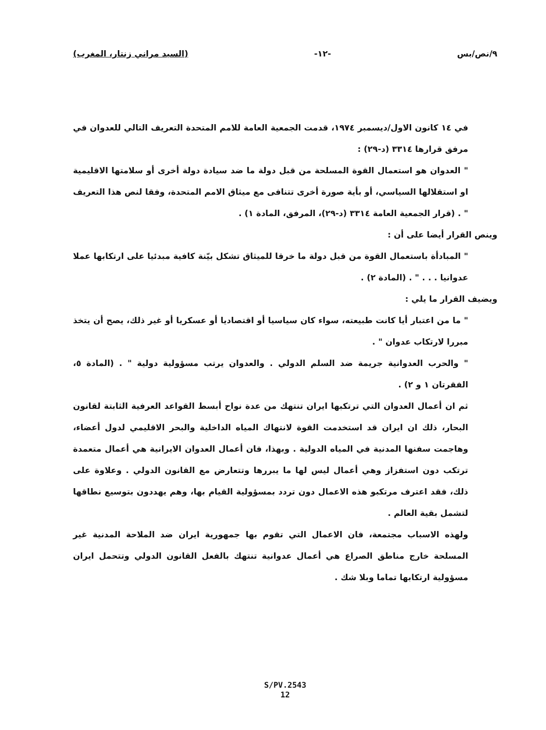٩/نص/بس -١٢- (السيد مراني زنتار، المغرب)
في ١٤ كانون الاول/ديسمبر ١٩٧٤، قدمت الجمعية العامة للامم المتحدة التعريف التالي للعدوان في مرفق قرارها ٣٣١٤ (د-٢٩) :
" العدوان هو استعمال القوة المسلحة من قبل دولة ما ضد سيادة دولة أخرى أو سلامتها الاقليمية او استقلالها السياسي، أو بأية صورة أخرى تتنافى مع ميثاق الامم المتحدة، وفقا لنص هذا التعريف " . (قرار الجمعية العامة ٣٣١٤ (د-٢٩)، المرفق، المادة ١) .
وينص القرار أيضا على أن :
" المبادأة باستعمال القوة من قبل دولة ما خرقا للميثاق تشكل بيّنة كافية مبدئيا على ارتكابها عملا عدوانيا . . . " . (المادة ٢) .
ويضيف القرار ما يلي :
" ما من اعتبار أيا كانت طبيعته، سواء كان سياسيا أو اقتصاديا أو عسكريا أو غير ذلك، يصح أن يتخذ مبررا لارتكاب عدوان " .
" والحرب العدوانية جريمة ضد السلم الدولي . والعدوان يرتب مسؤولية دولية " . (المادة ٥، الفقرتان ١ و ٢) .
ثم ان أعمال العدوان التي ترتكبها ايران تنتهك من عدة نواح أبسط القواعد العرفية الثابتة لقانون البحار، ذلك ان ايران قد استخدمت القوة لانتهاك المياه الداخلية والبحر الاقليمي لدول أعضاء، وهاجمت سفنها المدنية في المياه الدولية . وبهذا، فان أعمال العدوان الايرانية هي أعمال متعمدة ترتكب دون استفزاز وهي أعمال ليس لها ما يبررها وتتعارض مع القانون الدولي . وعلاوة على ذلك، فقد اعترف مرتكبو هذه الاعمال دون تردد بمسؤولية القيام بها، وهم يهددون بتوسيع نطاقها لتشمل بقية العالم .
ولهذه الاسباب مجتمعة، فان الاعمال التي تقوم بها جمهورية ايران ضد الملاحة المدنية غير المسلحة خارج مناطق الصراع هي أعمال عدوانية تنتهك بالفعل القانون الدولي وتتحمل ايران مسؤولية ارتكابها تماما وبلا شك .
S/PV.2543
12